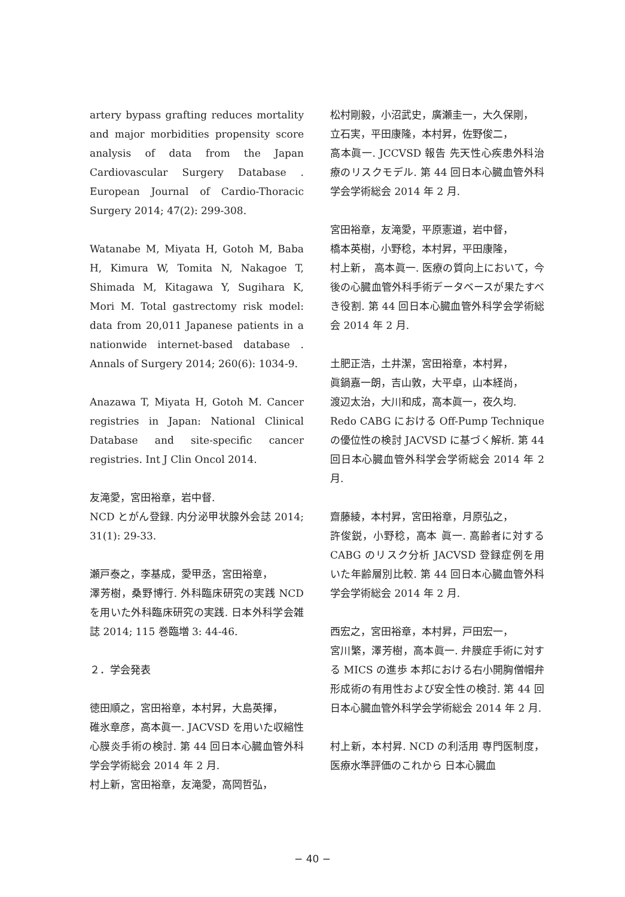artery bypass grafting reduces mortality and major morbidities propensity score analysis of data from the Japan Cardiovascular Surgery Database . European Journal of Cardio-Thoracic Surgery 2014; 47(2): 299-308.
Watanabe M, Miyata H, Gotoh M, Baba H, Kimura W, Tomita N, Nakagoe T, Shimada M, Kitagawa Y, Sugihara K, Mori M. Total gastrectomy risk model: data from 20,011 Japanese patients in a nationwide internet-based database . Annals of Surgery 2014; 260(6): 1034-9.
Anazawa T, Miyata H, Gotoh M. Cancer registries in Japan: National Clinical Database and site-specific cancer registries. Int J Clin Oncol 2014.
友滝愛，宮田裕章，岩中督.
NCD とがん登録. 内分泌甲状腺外会誌 2014; 31(1): 29-33.
瀬戸泰之，李基成，愛甲丞，宮田裕章，
澤芳樹，桑野博行. 外科臨床研究の実践 NCD を用いた外科臨床研究の実践. 日本外科学会雑誌 2014; 115 巻臨増 3: 44-46.
２．学会発表
徳田順之，宮田裕章，本村昇，大島英揮，
碓氷章彦，高本眞一. JACVSD を用いた収縮性心膜炎手術の検討. 第 44 回日本心臓血管外科学会学術総会 2014 年 2 月.
村上新，宮田裕章，友滝愛，高岡哲弘，
松村剛毅，小沼武史，廣瀬圭一，大久保剛，
立石実，平田康隆，本村昇，佐野俊二，
高本眞一. JCCVSD 報告 先天性心疾患外科治療のリスクモデル. 第 44 回日本心臓血管外科学会学術総会 2014 年 2 月.
宮田裕章，友滝愛，平原憲道，岩中督，
橋本英樹，小野稔，本村昇，平田康隆，
村上新， 高本眞一. 医療の質向上において，今後の心臓血管外科手術データベースが果たすべき役割. 第 44 回日本心臓血管外科学会学術総会 2014 年 2 月.
土肥正浩，土井潔，宮田裕章，本村昇，
眞鍋嘉一朗，吉山敦，大平卓，山本経尚，
渡辺太治，大川和成，高本眞一，夜久均.
Redo CABG における Off-Pump Technique の優位性の検討 JACVSD に基づく解析. 第 44 回日本心臓血管外科学会学術総会 2014 年 2 月.
齋藤綾，本村昇，宮田裕章，月原弘之，
許俊鋭，小野稔，高本 眞一. 高齢者に対する CABG のリスク分析 JACVSD 登録症例を用いた年齢層別比較. 第 44 回日本心臓血管外科学会学術総会 2014 年 2 月.
西宏之，宮田裕章，本村昇，戸田宏一，
宮川繁，澤芳樹，高本眞一. 弁膜症手術に対する MICS の進歩 本邦における右小開胸僧帽弁形成術の有用性および安全性の検討. 第 44 回日本心臓血管外科学会学術総会 2014 年 2 月.
村上新，本村昇. NCD の利活用 専門医制度，医療水準評価のこれから 日本心臓血
− 40 −